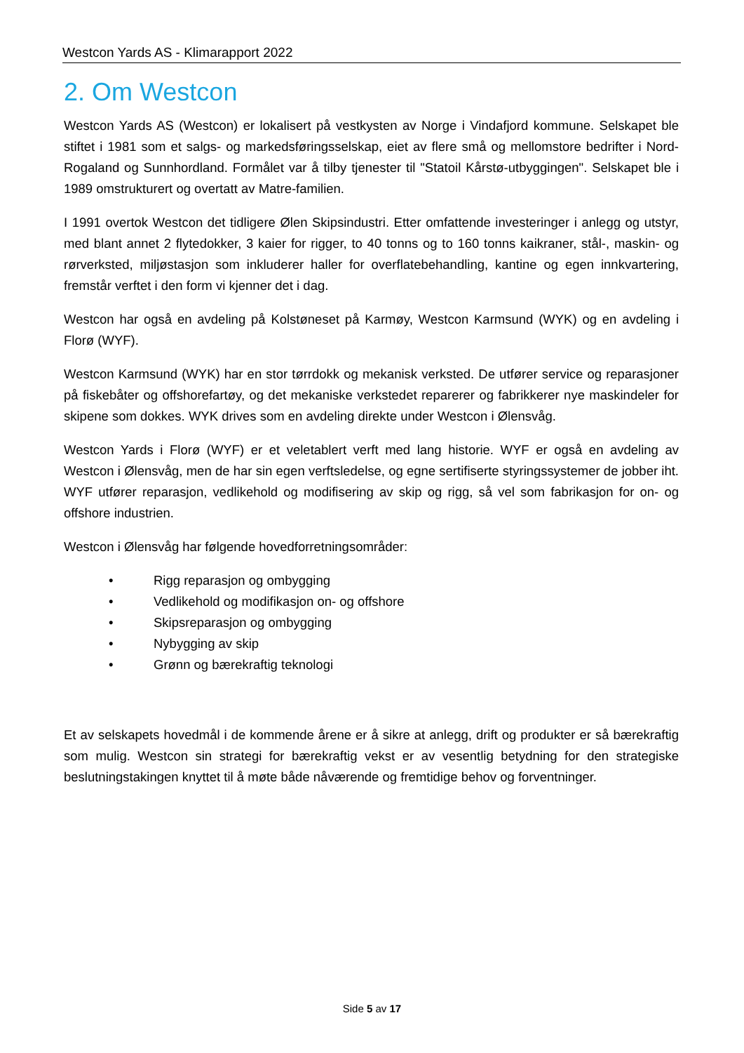Westcon Yards AS - Klimarapport 2022
2. Om Westcon
Westcon Yards AS (Westcon) er lokalisert på vestkysten av Norge i Vindafjord kommune. Selskapet ble stiftet i 1981 som et salgs- og markedsføringsselskap, eiet av flere små og mellomstore bedrifter i Nord-Rogaland og Sunnhordland. Formålet var å tilby tjenester til "Statoil Kårstø-utbyggingen". Selskapet ble i 1989 omstrukturert og overtatt av Matre-familien.
I 1991 overtok Westcon det tidligere Ølen Skipsindustri. Etter omfattende investeringer i anlegg og utstyr, med blant annet 2 flytedokker, 3 kaier for rigger, to 40 tonns og to 160 tonns kaikraner, stål-, maskin- og rørverksted, miljøstasjon som inkluderer haller for overflatebehandling, kantine og egen innkvartering, fremstår verftet i den form vi kjenner det i dag.
Westcon har også en avdeling på Kolstøneset på Karmøy, Westcon Karmsund (WYK) og en avdeling i Florø (WYF).
Westcon Karmsund (WYK) har en stor tørrdokk og mekanisk verksted. De utfører service og reparasjoner på fiskebåter og offshorefartøy, og det mekaniske verkstedet reparerer og fabrikkerer nye maskindeler for skipene som dokkes. WYK drives som en avdeling direkte under Westcon i Ølensvåg.
Westcon Yards i Florø (WYF) er et veletablert verft med lang historie. WYF er også en avdeling av Westcon i Ølensvåg, men de har sin egen verftsledelse, og egne sertifiserte styringssystemer de jobber iht. WYF utfører reparasjon, vedlikehold og modifisering av skip og rigg, så vel som fabrikasjon for on- og offshore industrien.
Westcon i Ølensvåg har følgende hovedforretningsområder:
• Rigg reparasjon og ombygging
• Vedlikehold og modifikasjon on- og offshore
• Skipsreparasjon og ombygging
• Nybygging av skip
• Grønn og bærekraftig teknologi
Et av selskapets hovedmål i de kommende årene er å sikre at anlegg, drift og produkter er så bærekraftig som mulig. Westcon sin strategi for bærekraftig vekst er av vesentlig betydning for den strategiske beslutningstakingen knyttet til å møte både nåværende og fremtidige behov og forventninger.
Side 5 av 17